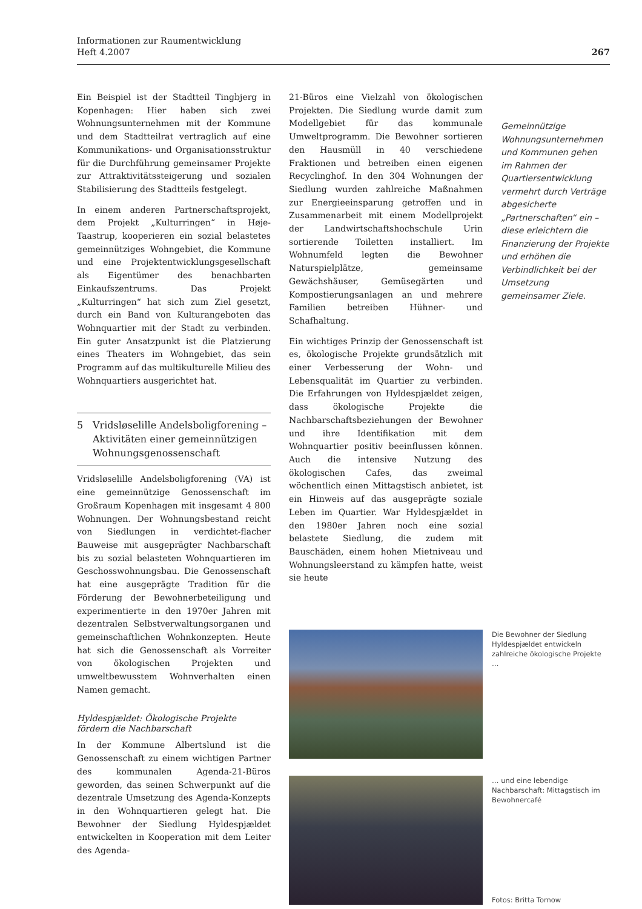Informationen zur Raumentwicklung
Heft 4.2007
267
Ein Beispiel ist der Stadtteil Tingbjerg in Kopenhagen: Hier haben sich zwei Wohnungsunternehmen mit der Kommune und dem Stadtteilrat vertraglich auf eine Kommunikations- und Organisationsstruktur für die Durchführung gemeinsamer Projekte zur Attraktivitätssteigerung und sozialen Stabilisierung des Stadtteils festgelegt.
In einem anderen Partnerschaftsprojekt, dem Projekt „Kulturringen“ in Høje-Taastrup, kooperieren ein sozial belastetes gemeinnütziges Wohngebiet, die Kommune und eine Projektentwicklungsgesellschaft als Eigentümer des benachbarten Einkaufszentrums. Das Projekt „Kulturringen“ hat sich zum Ziel gesetzt, durch ein Band von Kulturangeboten das Wohnquartier mit der Stadt zu verbinden. Ein guter Ansatzpunkt ist die Platzierung eines Theaters im Wohngebiet, das sein Programm auf das multikulturelle Milieu des Wohnquartiers ausgerichtet hat.
5 Vridsløselille Andelsboligforening – Aktivitäten einer gemeinnützigen Wohnungsgenossenschaft
Vridsløselille Andelsboligforening (VA) ist eine gemeinnützige Genossenschaft im Großraum Kopenhagen mit insgesamt 4 800 Wohnungen. Der Wohnungsbestand reicht von Siedlungen in verdichtet-flacher Bauweise mit ausgeprägter Nachbarschaft bis zu sozial belasteten Wohnquartieren im Geschosswohnungsbau. Die Genossenschaft hat eine ausgeprägte Tradition für die Förderung der Bewohnerbeteiligung und experimentierte in den 1970er Jahren mit dezentralen Selbstverwaltungsorganen und gemeinschaftlichen Wohnkonzepten. Heute hat sich die Genossenschaft als Vorreiter von ökologischen Projekten und umweltbewusstem Wohnverhalten einen Namen gemacht.
Hyldespjældet: Ökologische Projekte fördern die Nachbarschaft
In der Kommune Albertslund ist die Genossenschaft zu einem wichtigen Partner des kommunalen Agenda-21-Büros geworden, das seinen Schwerpunkt auf die dezentrale Umsetzung des Agenda-Konzepts in den Wohnquartieren gelegt hat. Die Bewohner der Siedlung Hyldespjældet entwickelten in Kooperation mit dem Leiter des Agenda-
21-Büros eine Vielzahl von ökologischen Projekten. Die Siedlung wurde damit zum Modellgebiet für das kommunale Umweltprogramm. Die Bewohner sortieren den Hausmüll in 40 verschiedene Fraktionen und betreiben einen eigenen Recyclinghof. In den 304 Wohnungen der Siedlung wurden zahlreiche Maßnahmen zur Energieeinsparung getroffen und in Zusammenarbeit mit einem Modellprojekt der Landwirtschaftshochschule Urin sortierende Toiletten installiert. Im Wohnumfeld legten die Bewohner Naturspielplätze, gemeinsame Gewächshäuser, Gemüsegärten und Kompostierungsanlagen an und mehrere Familien betreiben Hühner- und Schafhaltung.
Ein wichtiges Prinzip der Genossenschaft ist es, ökologische Projekte grundsätzlich mit einer Verbesserung der Wohn- und Lebensqualität im Quartier zu verbinden. Die Erfahrungen von Hyldespjældet zeigen, dass ökologische Projekte die Nachbarschaftsbeziehungen der Bewohner und ihre Identifikation mit dem Wohnquartier positiv beeinflussen können. Auch die intensive Nutzung des ökologischen Cafes, das zweimal wöchentlich einen Mittagstisch anbietet, ist ein Hinweis auf das ausgeprägte soziale Leben im Quartier. War Hyldespjældet in den 1980er Jahren noch eine sozial belastete Siedlung, die zudem mit Bauschäden, einem hohen Mietniveau und Wohnungsleerstand zu kämpfen hatte, weist sie heute
Die Bewohner der Siedlung Hyldespjældet entwickeln zahlreiche ökologische Projekte …
… und eine lebendige Nachbarschaft: Mittagstisch im Bewohnercafé
Fotos: Britta Tornow
Gemeinnützige Wohnungsunternehmen und Kommunen gehen im Rahmen der Quartiersentwicklung vermehrt durch Verträge abgesicherte „Partnerschaften“ ein – diese erleichtern die Finanzierung der Projekte und erhöhen die Verbindlichkeit bei der Umsetzung gemeinsamer Ziele.